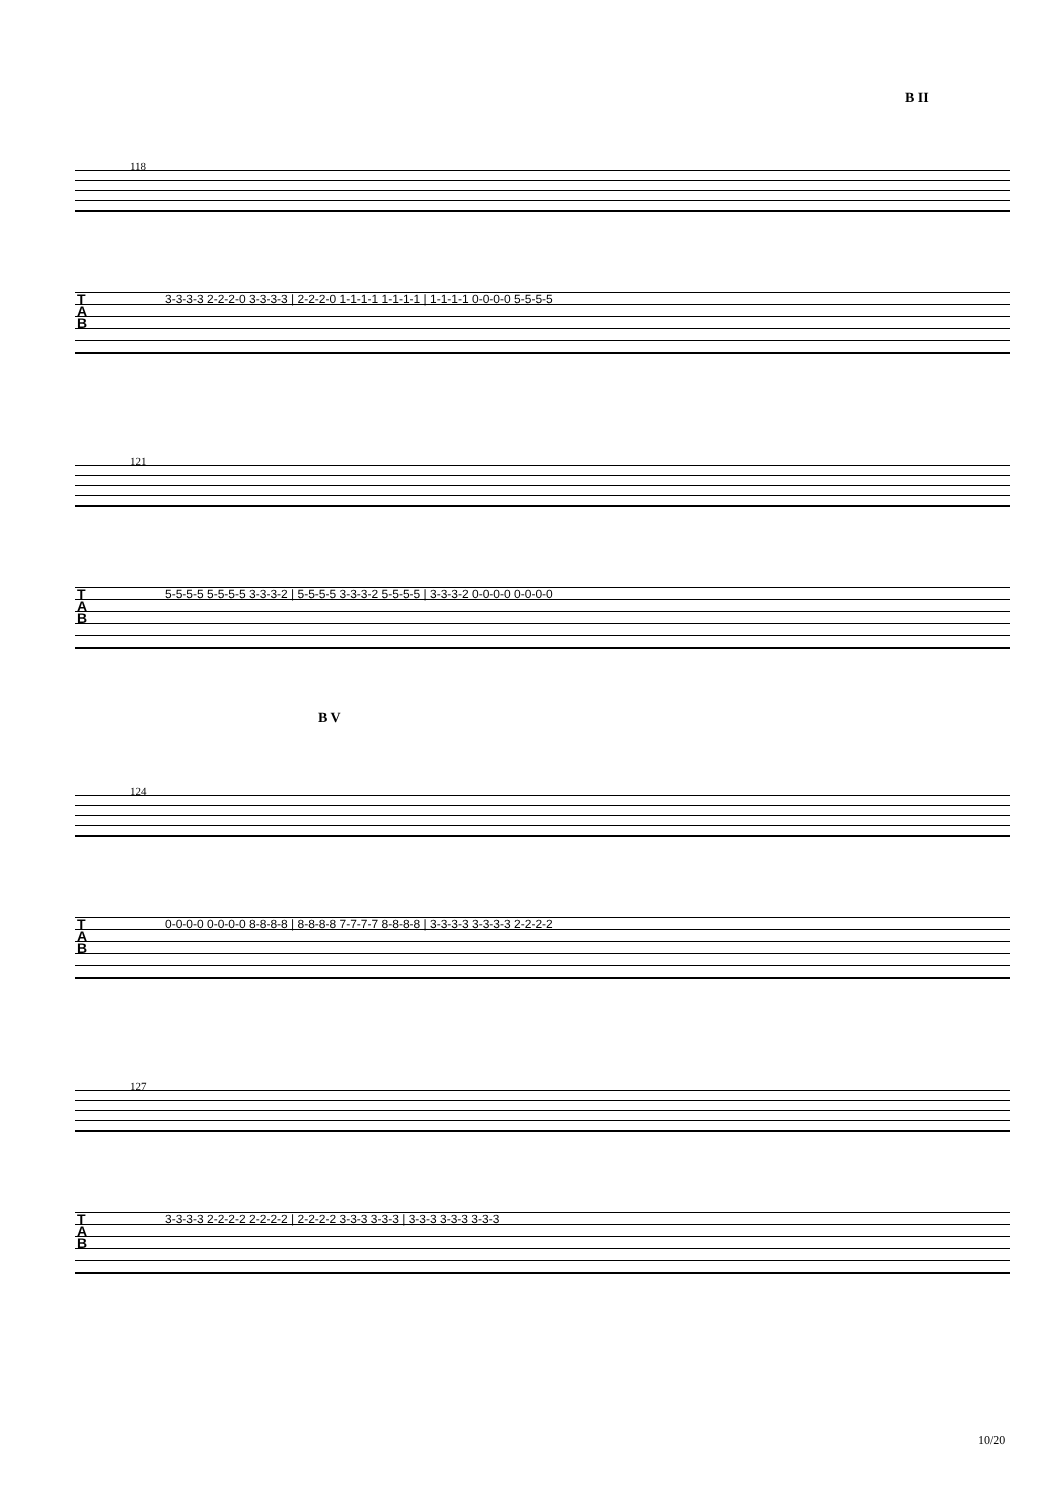B II
118
T
A
B 3-3-3-3 2-2-2-0 3-3-3-3 | 2-2-2-0 1-1-1-1 1-1-1-1 | 1-1-1-1 0-0-0-0 5-5-5-5
121
T
A
B 5-5-5-5 5-5-5-5 3-3-3-2 | 5-5-5-5 3-3-3-2 5-5-5-5 | 3-3-3-2 0-0-0-0 0-0-0-0
B V
124
T
A
B 0-0-0-0 0-0-0-0 8-8-8-8 | 8-8-8-8 7-7-7-7 8-8-8-8 | 3-3-3-3 3-3-3-3 2-2-2-2
127
T
A
B 3-3-3-3 2-2-2-2 2-2-2-2 | 2-2-2-2 3-3-3 3-3-3 | 3-3-3 3-3-3 3-3-3
10/20